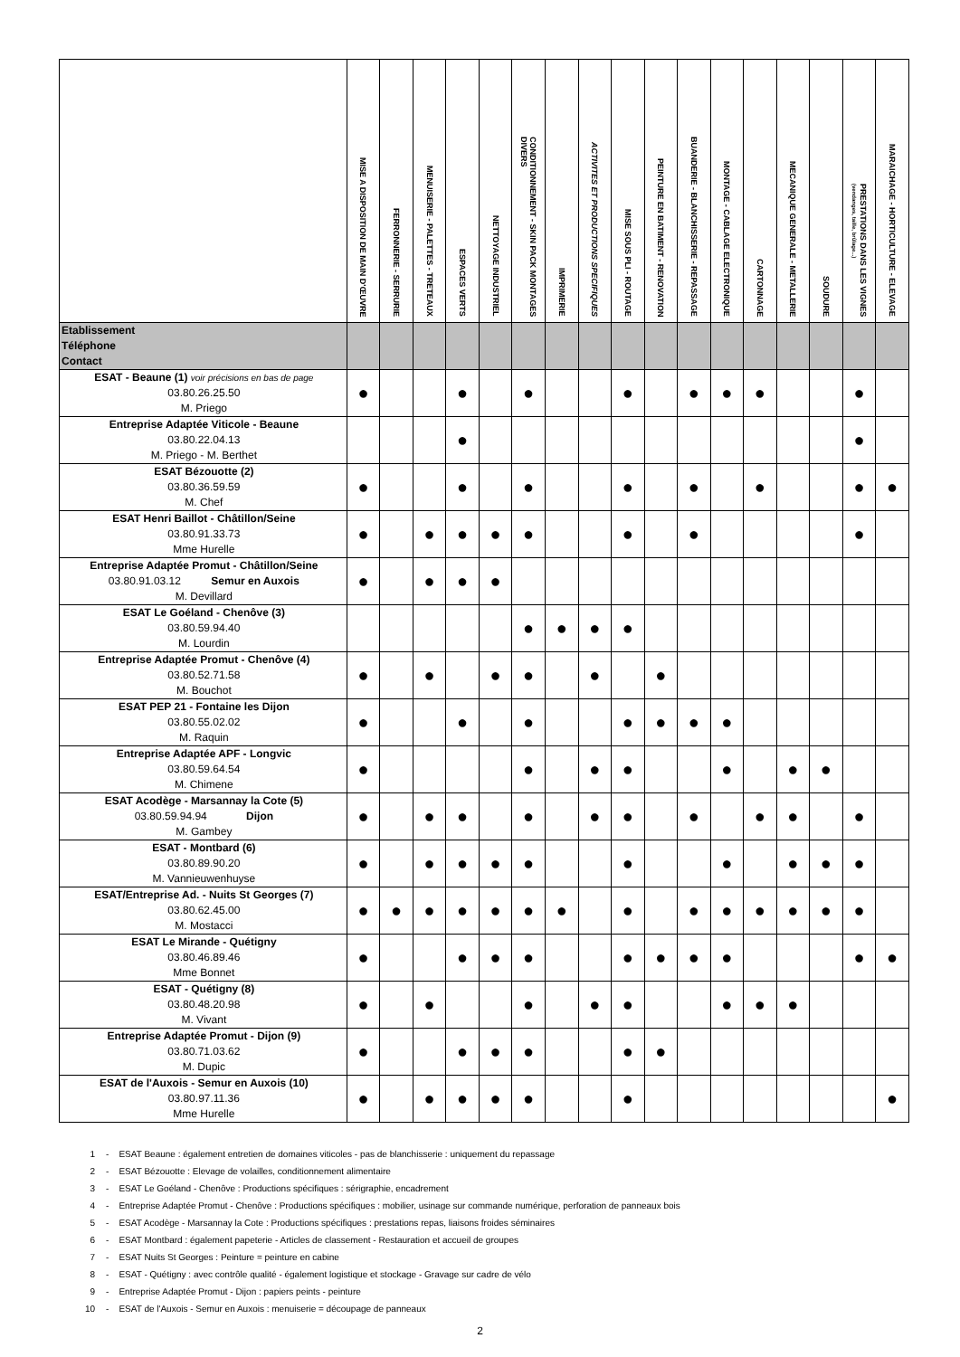| | MISE A DISPOSITION DE MAIN D'ŒUVRE | FERRONNERIE - SERRURIE | MENUISERIE - PALETTES - TRETEAUX | ESPACES VERTS | NETTOYAGE INDUSTRIEL | CONDITIONNEMENT - SKIN PACK MONTAGES DIVERS | IMPRIMERIE | ACTIVITES ET PRODUCTIONS SPECIFIQUES | MISE SOUS PLI - ROUTAGE | PEINTURE EN BATIMENT - RENOVATION | BUANDERIE - BLANCHISSERIE - REPASSAGE | MONTAGE - CABLAGE ELECTRONIQUE | CARTONNAGE | MECANIQUE GENERALE - METALLERIE | SOUDURE | PRESTATIONS DANS LES VIGNES (vendanges, taille, brûlage...) | MARAICHAGE - HORTICULTURE - ELEVAGE |
| --- | --- | --- | --- | --- | --- | --- | --- | --- | --- | --- | --- | --- | --- | --- | --- | --- | --- |
| Etablissement Téléphone Contact | | | | | | | | | | | | | | | | | |
| ESAT - Beaune (1) voir précisions en bas de page 03.80.26.25.50 M. Priego | ● | | | ● | | ● | | | ● | | ● | ● | ● | | | ● | |
| Entreprise Adaptée Viticole - Beaune 03.80.22.04.13 M. Priego - M. Berthet | | | | ● | | | | | | | | | | | | ● | |
| ESAT Bézouotte (2) 03.80.36.59.59 M. Chef | ● | | | ● | | ● | | | ● | | ● | | ● | | | ● | ● |
| ESAT Henri Baillot - Châtillon/Seine 03.80.91.33.73 Mme Hurelle | ● | | ● | ● | ● | ● | | | ● | | ● | | | | | ● | |
| Entreprise Adaptée Promut - Châtillon/Seine 03.80.91.03.12 Semur en Auxois M. Devillard | ● | | ● | ● | ● | | | | | | | | | | | | |
| ESAT Le Goéland - Chenôve (3) 03.80.59.94.40 M. Lourdin | | | | | | ● | ● | ● | ● | | | | | | | | |
| Entreprise Adaptée Promut - Chenôve (4) 03.80.52.71.58 M. Bouchot | ● | | ● | | ● | ● | | ● | | ● | | | | | | | |
| ESAT PEP 21 - Fontaine les Dijon 03.80.55.02.02 M. Raquin | ● | | | ● | | ● | | | ● | ● | ● | ● | | | | | |
| Entreprise Adaptée APF - Longvic 03.80.59.64.54 M. Chimene | ● | | | | | ● | | ● | ● | | | ● | | ● | ● | | |
| ESAT Acodège - Marsannay la Cote (5) 03.80.59.94.94 Dijon M. Gambey | ● | | ● | ● | | ● | | ● | ● | | ● | | ● | ● | | ● | |
| ESAT - Montbard (6) 03.80.89.90.20 M. Vannieuwenhuyse | ● | | ● | ● | ● | ● | | | ● | | | ● | | ● | ● | ● | |
| ESAT/Entreprise Ad. - Nuits St Georges (7) 03.80.62.45.00 M. Mostacci | ● | ● | ● | ● | ● | ● | ● | | ● | | ● | ● | ● | ● | ● | ● | |
| ESAT Le Mirande - Quétigny 03.80.46.89.46 Mme Bonnet | ● | | | ● | ● | ● | | | ● | ● | ● | ● | | | | ● | ● |
| ESAT - Quétigny (8) 03.80.48.20.98 M. Vivant | ● | | ● | | | ● | | ● | ● | | | ● | ● | ● | | | |
| Entreprise Adaptée Promut - Dijon (9) 03.80.71.03.62 M. Dupic | ● | | | ● | ● | ● | | | ● | ● | | | | | | | |
| ESAT de l'Auxois - Semur en Auxois (10) 03.80.97.11.36 Mme Hurelle | ● | | ● | ● | ● | ● | | | ● | | | | | | | | ● |
1 - ESAT Beaune : également entretien de domaines viticoles - pas de blanchisserie : uniquement du repassage
2 - ESAT Bézouotte : Elevage de volailles, conditionnement alimentaire
3 - ESAT Le Goéland - Chenôve : Productions spécifiques : sérigraphie, encadrement
4 - Entreprise Adaptée Promut - Chenôve : Productions spécifiques : mobilier, usinage sur commande numérique, perforation de panneaux bois
5 - ESAT Acodège - Marsannay la Cote : Productions spécifiques : prestations repas, liaisons froides séminaires
6 - ESAT Montbard : également papeterie - Articles de classement - Restauration et accueil de groupes
7 - ESAT Nuits St Georges : Peinture = peinture en cabine
8 - ESAT - Quétigny : avec contrôle qualité - également logistique et stockage - Gravage sur cadre de vélo
9 - Entreprise Adaptée Promut - Dijon : papiers peints - peinture
10 - ESAT de l'Auxois - Semur en Auxois : menuiserie = découpage de panneaux
2